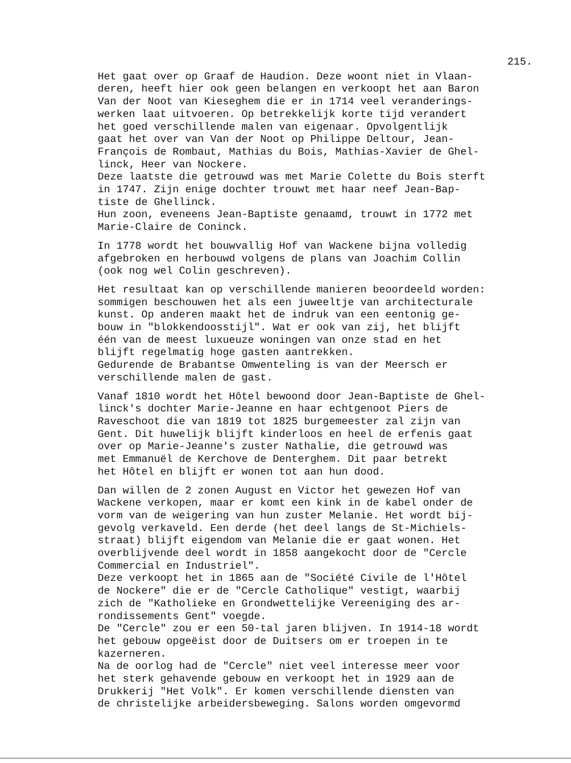215.
Het gaat over op Graaf de Haudion. Deze woont niet in Vlaan- deren, heeft hier ook geen belangen en verkoopt het aan Baron Van der Noot van Kieseghem die er in 1714 veel veranderings- werken laat uitvoeren. Op betrekkelijk korte tijd verandert het goed verschillende malen van eigenaar. Opvolgentlijk gaat het over van Van der Noot op Philippe Deltour, Jean- François de Rombaut, Mathias du Bois, Mathias-Xavier de Ghel- linck, Heer van Nockere. Deze laatste die getrouwd was met Marie Colette du Bois sterft in 1747. Zijn enige dochter trouwt met haar neef Jean-Bap- tiste de Ghellinck. Hun zoon, eveneens Jean-Baptiste genaamd, trouwt in 1772 met Marie-Claire de Coninck.
In 1778 wordt het bouwvallig Hof van Wackene bijna volledig afgebroken en herbouwd volgens de plans van Joachim Collin (ook nog wel Colin geschreven).
Het resultaat kan op verschillende manieren beoordeeld worden: sommigen beschouwen het als een juweeltje van architecturale kunst. Op anderen maakt het de indruk van een eentonig ge- bouw in "blokkendoosstijl". Wat er ook van zij, het blijft één van de meest luxueuze woningen van onze stad en het blijft regelmatig hoge gasten aantrekken. Gedurende de Brabantse Omwenteling is van der Meersch er verschillende malen de gast.
Vanaf 1810 wordt het Hôtel bewoond door Jean-Baptiste de Ghel- linck's dochter Marie-Jeanne en haar echtgenoot Piers de Raveschoot die van 1819 tot 1825 burgemeester zal zijn van Gent. Dit huwelijk blijft kinderloos en heel de erfenis gaat over op Marie-Jeanne's zuster Nathalie, die getrouwd was met Emmanuël de Kerchove de Denterghem. Dit paar betrekt het Hôtel en blijft er wonen tot aan hun dood.
Dan willen de 2 zonen August en Victor het gewezen Hof van Wackene verkopen, maar er komt een kink in de kabel onder de vorm van de weigering van hun zuster Melanie. Het wordt bij- gevolg verkaveld. Een derde (het deel langs de St-Michiels- straat) blijft eigendom van Melanie die er gaat wonen. Het overblijvende deel wordt in 1858 aangekocht door de "Cercle Commercial en Industriel". Deze verkoopt het in 1865 aan de "Société Civile de l'Hôtel de Nockere" die er de "Cercle Catholique" vestigt, waarbij zich de "Katholieke en Grondwettelijke Vereeniging des ar- rondissements Gent" voegde. De "Cercle" zou er een 50-tal jaren blijven. In 1914-18 wordt het gebouw opgeëist door de Duitsers om er troepen in te kazerneren. Na de oorlog had de "Cercle" niet veel interesse meer voor het sterk gehavende gebouw en verkoopt het in 1929 aan de Drukkerij "Het Volk". Er komen verschillende diensten van de christelijke arbeidersbeweging. Salons worden omgevormd